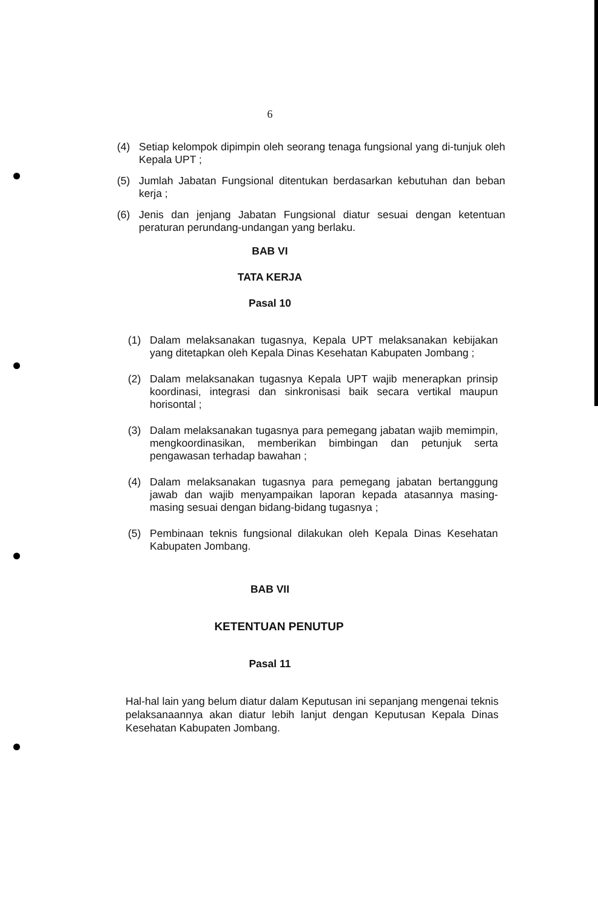6
(4) Setiap kelompok dipimpin oleh seorang tenaga fungsional yang di-tunjuk oleh Kepala UPT ;
(5) Jumlah Jabatan Fungsional ditentukan berdasarkan kebutuhan dan beban kerja ;
(6) Jenis dan jenjang Jabatan Fungsional diatur sesuai dengan ketentuan peraturan perundang-undangan yang berlaku.
BAB VI
TATA KERJA
Pasal 10
(1) Dalam melaksanakan tugasnya, Kepala UPT melaksanakan kebijakan yang ditetapkan oleh Kepala Dinas Kesehatan Kabupaten Jombang ;
(2) Dalam melaksanakan tugasnya Kepala UPT wajib menerapkan prinsip koordinasi, integrasi dan sinkronisasi baik secara vertikal maupun horisontal ;
(3) Dalam melaksanakan tugasnya para pemegang jabatan wajib memimpin, mengkoordinasikan, memberikan bimbingan dan petunjuk serta pengawasan terhadap bawahan ;
(4) Dalam melaksanakan tugasnya para pemegang jabatan bertanggung jawab dan wajib menyampaikan laporan kepada atasannya masing-masing sesuai dengan bidang-bidang tugasnya ;
(5) Pembinaan teknis fungsional dilakukan oleh Kepala Dinas Kesehatan Kabupaten Jombang.
BAB VII
KETENTUAN PENUTUP
Pasal 11
Hal-hal lain yang belum diatur dalam Keputusan ini sepanjang mengenai teknis pelaksanaannya akan diatur lebih lanjut dengan Keputusan Kepala Dinas Kesehatan Kabupaten Jombang.